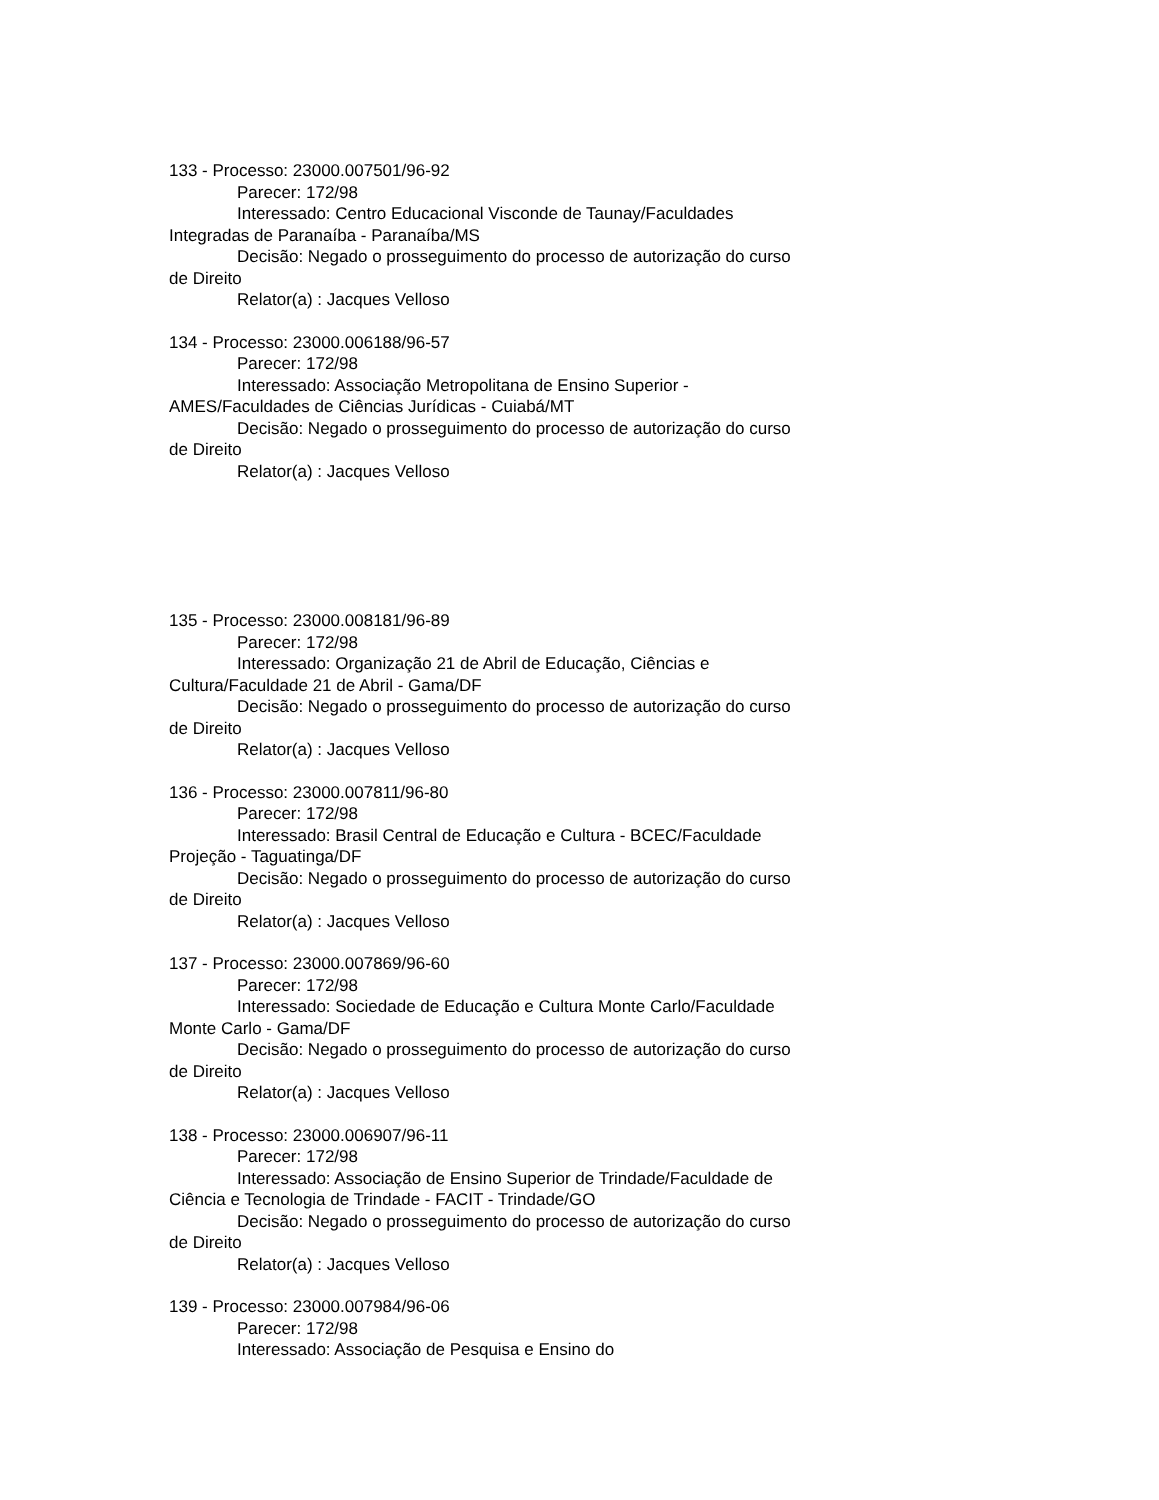133 - Processo: 23000.007501/96-92
Parecer: 172/98
Interessado: Centro Educacional Visconde de Taunay/Faculdades Integradas de Paranaíba - Paranaíba/MS
Decisão: Negado o prosseguimento do processo de autorização do curso de Direito
Relator(a) : Jacques Velloso
134 - Processo: 23000.006188/96-57
Parecer: 172/98
Interessado: Associação Metropolitana de Ensino Superior - AMES/Faculdades de Ciências Jurídicas - Cuiabá/MT
Decisão: Negado o prosseguimento do processo de autorização do curso de Direito
Relator(a) : Jacques Velloso
135 - Processo: 23000.008181/96-89
Parecer: 172/98
Interessado: Organização 21 de Abril de Educação, Ciências e Cultura/Faculdade 21 de Abril - Gama/DF
Decisão: Negado o prosseguimento do processo de autorização do curso de Direito
Relator(a) : Jacques Velloso
136 - Processo: 23000.007811/96-80
Parecer: 172/98
Interessado: Brasil Central de Educação e Cultura - BCEC/Faculdade Projeção - Taguatinga/DF
Decisão: Negado o prosseguimento do processo de autorização do curso de Direito
Relator(a) : Jacques Velloso
137 - Processo: 23000.007869/96-60
Parecer: 172/98
Interessado: Sociedade de Educação e Cultura Monte Carlo/Faculdade Monte Carlo - Gama/DF
Decisão: Negado o prosseguimento do processo de autorização do curso de Direito
Relator(a) : Jacques Velloso
138 - Processo: 23000.006907/96-11
Parecer: 172/98
Interessado: Associação de Ensino Superior de Trindade/Faculdade de Ciência e Tecnologia de Trindade - FACIT - Trindade/GO
Decisão: Negado o prosseguimento do processo de autorização do curso de Direito
Relator(a) : Jacques Velloso
139 - Processo: 23000.007984/96-06
Parecer: 172/98
Interessado: Associação de Pesquisa e Ensino do